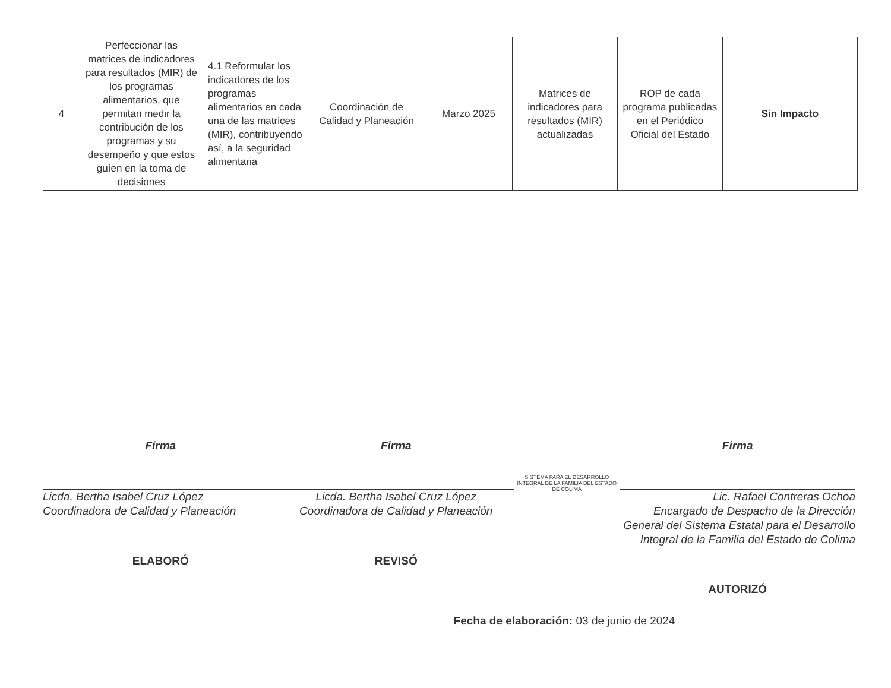| 4 | Perfeccionar las matrices de indicadores para resultados (MIR) de los programas alimentarios, que permitan medir la contribución de los programas y su desempeño y que estos guíen en la toma de decisiones | 4.1 Reformular los indicadores de los programas alimentarios en cada una de las matrices (MIR), contribuyendo así, a la seguridad alimentaria | Coordinación de Calidad y Planeación | Marzo 2025 | Matrices de indicadores para resultados (MIR) actualizadas | ROP de cada programa publicadas en el Periódico Oficial del Estado | Sin Impacto |
Firma
Licda. Bertha Isabel Cruz López
Coordinadora de Calidad y Planeación
ELABORÓ
Firma
Licda. Bertha Isabel Cruz López
Coordinadora de Calidad y Planeación
REVISÓ
SISTEMA PARA EL DESARROLLO INTEGRAL DE LA FAMILIA DEL ESTADO DE COLIMA
Firma
Lic. Rafael Contreras Ochoa
Encargado de Despacho de la Dirección General del Sistema Estatal para el Desarrollo Integral de la Familia del Estado de Colima
AUTORIZÓ
Fecha de elaboración: 03 de junio de 2024